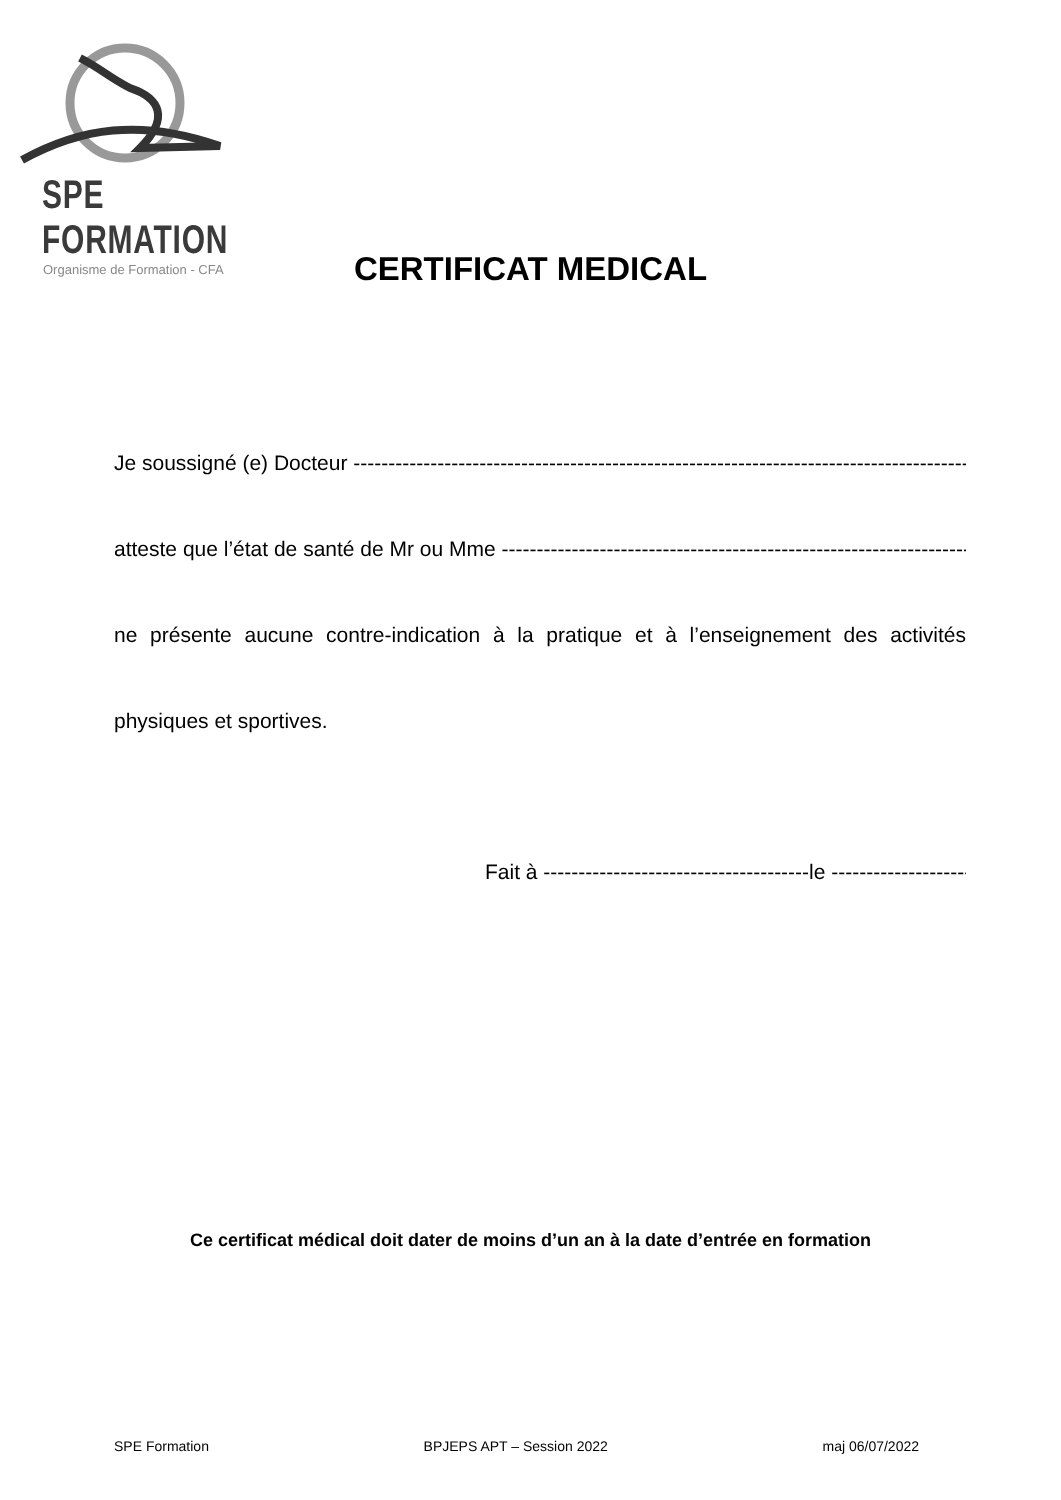SPE FORMATION
Organisme de Formation - CFA
CERTIFICAT MEDICAL
Je soussigné (e) Docteur ---------------------------------------------------------------------------------------------------
atteste que l’état de santé de Mr ou Mme -----------------------------------------------------------------------
ne présente aucune contre-indication à la pratique et à l’enseignement des activités physiques et sportives.
Fait à --------------------------------------le ---------------------------
Ce certificat médical doit dater de moins d’un an à la date d’entrée en formation
SPE Formation BPJEPS APT – Session 2022 maj 06/07/2022